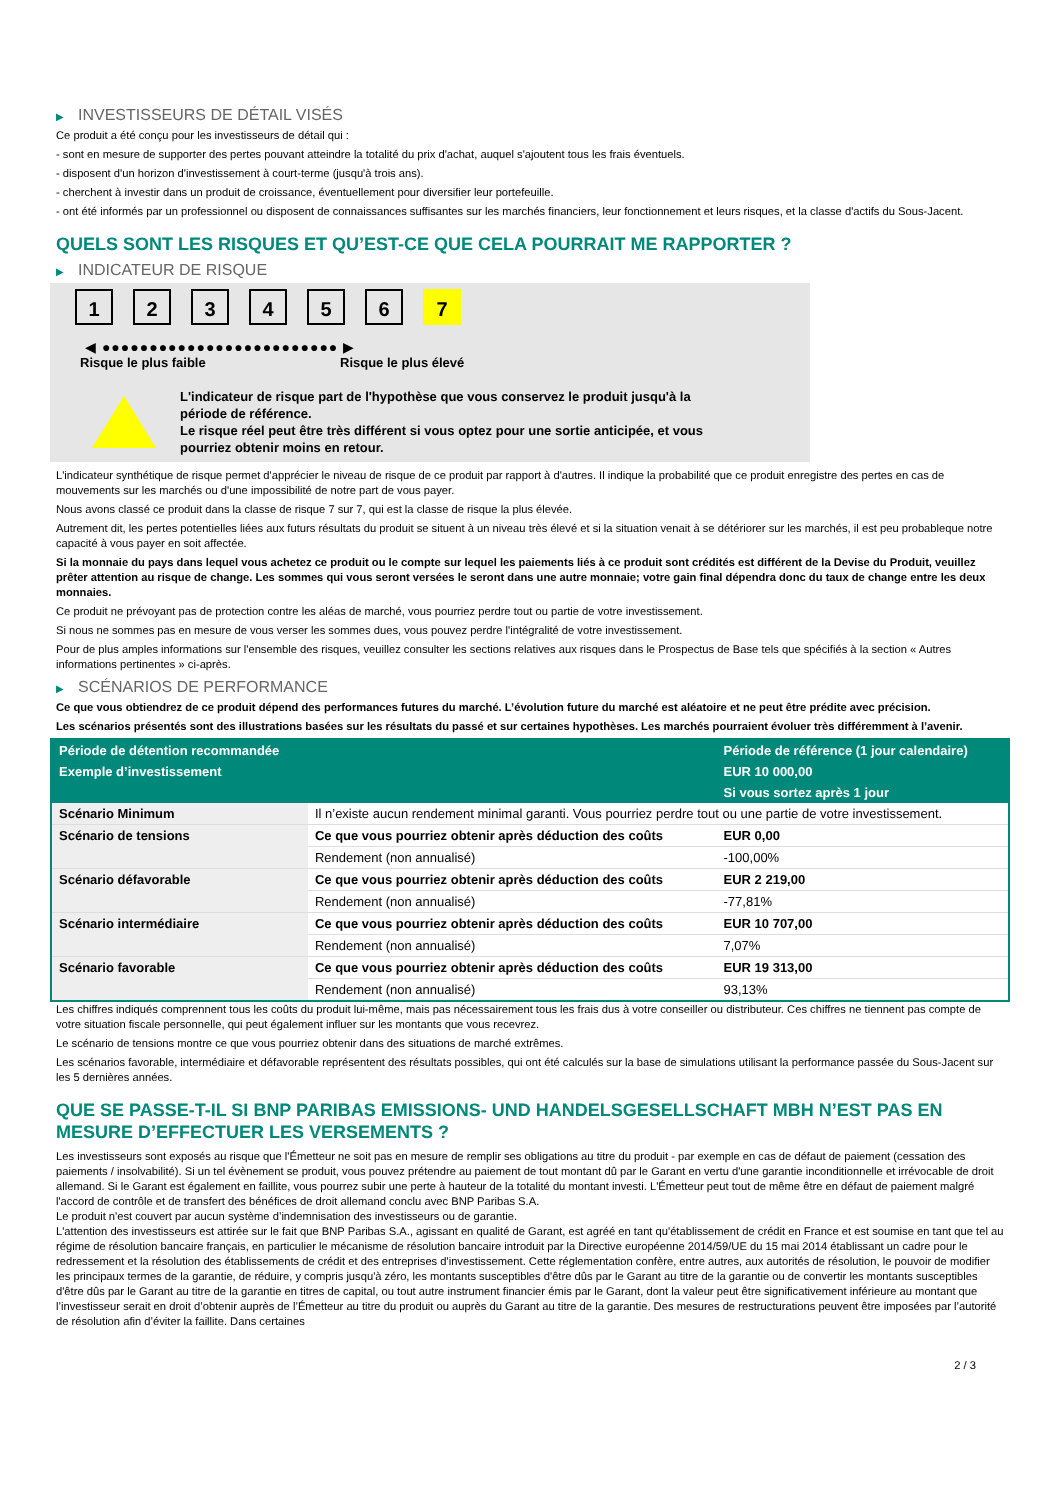▶ INVESTISSEURS DE DÉTAIL VISÉS
Ce produit a été conçu pour les investisseurs de détail qui :
- sont en mesure de supporter des pertes pouvant atteindre la totalité du prix d'achat, auquel s'ajoutent tous les frais éventuels.
- disposent d'un horizon d'investissement à court-terme (jusqu'à trois ans).
- cherchent à investir dans un produit de croissance, éventuellement pour diversifier leur portefeuille.
- ont été informés par un professionnel ou disposent de connaissances suffisantes sur les marchés financiers, leur fonctionnement et leurs risques, et la classe d'actifs du Sous-Jacent.
QUELS SONT LES RISQUES ET QU’EST-CE QUE CELA POURRAIT ME RAPPORTER ?
▶ INDICATEUR DE RISQUE
1 2 3 4 5 6 7
◀ ●●●●●●●●●●●●●●●●●●●●●●●●● ▶
Risque le plus faible Risque le plus élevé
L'indicateur de risque part de l'hypothèse que vous conservez le produit jusqu'à la
période de référence.
Le risque réel peut être très différent si vous optez pour une sortie anticipée, et vous
pourriez obtenir moins en retour.
L'indicateur synthétique de risque permet d'apprécier le niveau de risque de ce produit par rapport à d'autres. Il indique la probabilité que ce produit enregistre des pertes en cas de mouvements sur les marchés ou d'une impossibilité de notre part de vous payer.
Nous avons classé ce produit dans la classe de risque 7 sur 7, qui est la classe de risque la plus élevée.
Autrement dit, les pertes potentielles liées aux futurs résultats du produit se situent à un niveau très élevé et si la situation venait à se détériorer sur les marchés, il est peu probableque notre capacité à vous payer en soit affectée.
Si la monnaie du pays dans lequel vous achetez ce produit ou le compte sur lequel les paiements liés à ce produit sont crédités est différent de la Devise du Produit, veuillez prêter attention au risque de change. Les sommes qui vous seront versées le seront dans une autre monnaie; votre gain final dépendra donc du taux de change entre les deux monnaies.
Ce produit ne prévoyant pas de protection contre les aléas de marché, vous pourriez perdre tout ou partie de votre investissement.
Si nous ne sommes pas en mesure de vous verser les sommes dues, vous pouvez perdre l'intégralité de votre investissement.
Pour de plus amples informations sur l'ensemble des risques, veuillez consulter les sections relatives aux risques dans le Prospectus de Base tels que spécifiés à la section « Autres informations pertinentes » ci-après.
▶ SCÉNARIOS DE PERFORMANCE
Ce que vous obtiendrez de ce produit dépend des performances futures du marché. L’évolution future du marché est aléatoire et ne peut être prédite avec précision.
Les scénarios présentés sont des illustrations basées sur les résultats du passé et sur certaines hypothèses. Les marchés pourraient évoluer très différemment à l’avenir.
| Période de détention recommandée | | Période de référence (1 jour calendaire) |
| --- | --- | --- |
| Exemple d’investissement | | EUR 10 000,00 |
| | | Si vous sortez après 1 jour |
| Scénario Minimum | Il n’existe aucun rendement minimal garanti. Vous pourriez perdre tout ou une partie de votre investissement. | |
| Scénario de tensions | Ce que vous pourriez obtenir après déduction des coûts | EUR 0,00 |
| | Rendement (non annualisé) | -100,00% |
| Scénario défavorable | Ce que vous pourriez obtenir après déduction des coûts | EUR 2 219,00 |
| | Rendement (non annualisé) | -77,81% |
| Scénario intermédiaire | Ce que vous pourriez obtenir après déduction des coûts | EUR 10 707,00 |
| | Rendement (non annualisé) | 7,07% |
| Scénario favorable | Ce que vous pourriez obtenir après déduction des coûts | EUR 19 313,00 |
| | Rendement (non annualisé) | 93,13% |
Les chiffres indiqués comprennent tous les coûts du produit lui-même, mais pas nécessairement tous les frais dus à votre conseiller ou distributeur. Ces chiffres ne tiennent pas compte de votre situation fiscale personnelle, qui peut également influer sur les montants que vous recevrez.
Le scénario de tensions montre ce que vous pourriez obtenir dans des situations de marché extrêmes.
Les scénarios favorable, intermédiaire et défavorable représentent des résultats possibles, qui ont été calculés sur la base de simulations utilisant la performance passée du Sous-Jacent sur les 5 dernières années.
QUE SE PASSE-T-IL SI BNP PARIBAS EMISSIONS- UND HANDELSGESELLSCHAFT MBH N’EST PAS EN MESURE D’EFFECTUER LES VERSEMENTS ?
Les investisseurs sont exposés au risque que l'Émetteur ne soit pas en mesure de remplir ses obligations au titre du produit - par exemple en cas de défaut de paiement (cessation des paiements / insolvabilité). Si un tel évènement se produit, vous pouvez prétendre au paiement de tout montant dû par le Garant en vertu d'une garantie inconditionnelle et irrévocable de droit allemand. Si le Garant est également en faillite, vous pourrez subir une perte à hauteur de la totalité du montant investi. L'Émetteur peut tout de même être en défaut de paiement malgré l'accord de contrôle et de transfert des bénéfices de droit allemand conclu avec BNP Paribas S.A.
Le produit n'est couvert par aucun système d’indemnisation des investisseurs ou de garantie.
L'attention des investisseurs est attirée sur le fait que BNP Paribas S.A., agissant en qualité de Garant, est agréé en tant qu'établissement de crédit en France et est soumise en tant que tel au régime de résolution bancaire français, en particulier le mécanisme de résolution bancaire introduit par la Directive européenne 2014/59/UE du 15 mai 2014 établissant un cadre pour le redressement et la résolution des établissements de crédit et des entreprises d'investissement. Cette réglementation confère, entre autres, aux autorités de résolution, le pouvoir de modifier les principaux termes de la garantie, de réduire, y compris jusqu'à zéro, les montants susceptibles d'être dûs par le Garant au titre de la garantie ou de convertir les montants susceptibles d'être dûs par le Garant au titre de la garantie en titres de capital, ou tout autre instrument financier émis par le Garant, dont la valeur peut être significativement inférieure au montant que l’investisseur serait en droit d’obtenir auprès de l’Émetteur au titre du produit ou auprès du Garant au titre de la garantie. Des mesures de restructurations peuvent être imposées par l’autorité de résolution afin d’éviter la faillite. Dans certaines
2 / 3